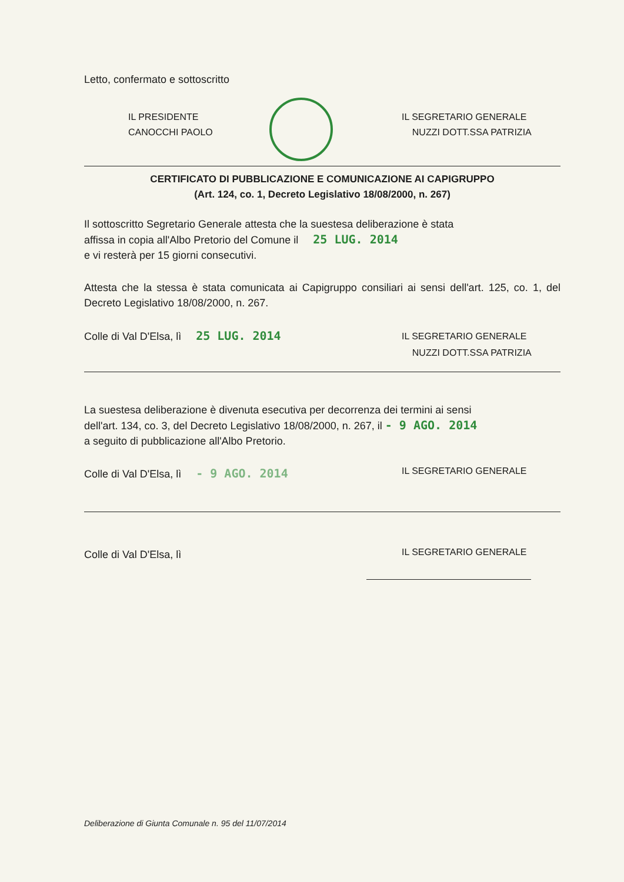Letto, confermato e sottoscritto
IL PRESIDENTE
CANOCCHI PAOLO
IL SEGRETARIO GENERALE
NUZZI DOTT.SSA PATRIZIA
CERTIFICATO DI PUBBLICAZIONE E COMUNICAZIONE AI CAPIGRUPPO
(Art. 124, co. 1, Decreto Legislativo 18/08/2000, n. 267)
Il sottoscritto Segretario Generale attesta che la suestesa deliberazione è stata
affissa in copia all'Albo Pretorio del Comune il 25 LUG. 2014
e vi resterà per 15 giorni consecutivi.
Attesta che la stessa è stata comunicata ai Capigruppo consiliari ai sensi dell'art. 125, co. 1, del Decreto Legislativo 18/08/2000, n. 267.
Colle di Val D'Elsa, lì 25 LUG. 2014
IL SEGRETARIO GENERALE
NUZZI DOTT.SSA PATRIZIA
La suestesa deliberazione è divenuta esecutiva per decorrenza dei termini ai sensi
dell'art. 134, co. 3, del Decreto Legislativo 18/08/2000, n. 267, il - 9 AGO. 2014
a seguito di pubblicazione all'Albo Pretorio.
Colle di Val D'Elsa, lì - 9 AGO. 2014
IL SEGRETARIO GENERALE
Colle di Val D'Elsa, lì
IL SEGRETARIO GENERALE
Deliberazione di Giunta Comunale n. 95 del 11/07/2014